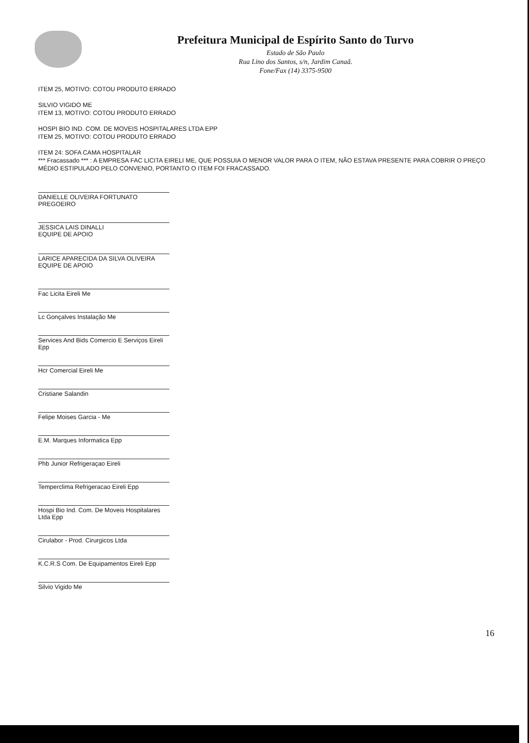Prefeitura Municipal de Espírito Santo do Turvo
Estado de São Paulo
Rua Lino dos Santos, s/n, Jardim Canaã.
Fone/Fax (14) 3375-9500
ITEM 25, MOTIVO: COTOU PRODUTO ERRADO
SILVIO VIGIDO ME
ITEM 13, MOTIVO: COTOU PRODUTO ERRADO
HOSPI BIO IND. COM. DE MOVEIS HOSPITALARES LTDA EPP
ITEM 25, MOTIVO: COTOU PRODUTO ERRADO
ITEM 24: SOFA CAMA HOSPITALAR
*** Fracassado *** : A EMPRESA FAC LICITA EIRELI ME, QUE POSSUIA O MENOR VALOR PARA O ITEM, NÃO ESTAVA PRESENTE PARA COBRIR O PREÇO MÉDIO ESTIPULADO PELO CONVENIO, PORTANTO O ITEM FOI FRACASSADO.
DANIELLE OLIVEIRA FORTUNATO
PREGOEIRO
JESSICA LAIS DINALLI
EQUIPE DE APOIO
LARICE APARECIDA DA SILVA OLIVEIRA
EQUIPE DE APOIO
Fac Licita Eireli Me
Lc Gonçalves Instalação Me
Services And Bids Comercio E Serviços Eireli Epp
Hcr Comercial Eireli Me
Cristiane Salandin
Felipe Moises Garcia - Me
E.M. Marques Informatica Epp
Phb Junior Refrigeraçao Eireli
Temperclima Refrigeracao Eireli Epp
Hospi Bio Ind. Com. De Moveis Hospitalares Ltda Epp
Cirulabor - Prod. Cirurgicos Ltda
K.C.R.S Com. De Equipamentos Eireli Epp
Silvio Vigido Me
16